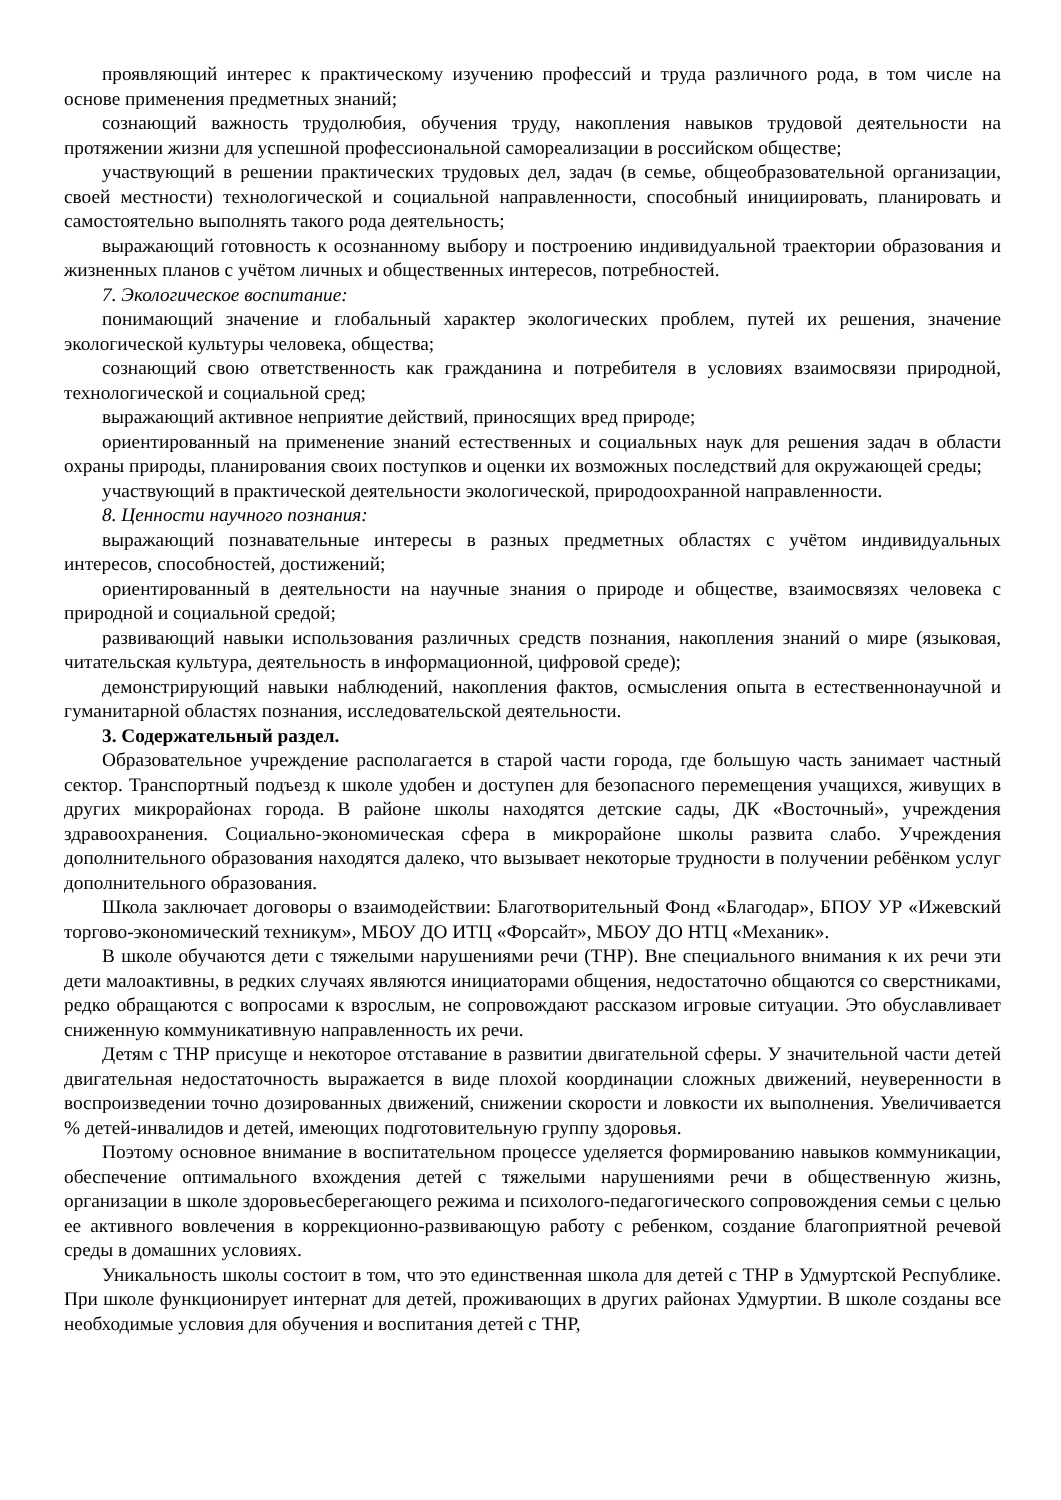проявляющий интерес к практическому изучению профессий и труда различного рода, в том числе на основе применения предметных знаний;
сознающий важность трудолюбия, обучения труду, накопления навыков трудовой деятельности на протяжении жизни для успешной профессиональной самореализации в российском обществе;
участвующий в решении практических трудовых дел, задач (в семье, общеобразовательной организации, своей местности) технологической и социальной направленности, способный инициировать, планировать и самостоятельно выполнять такого рода деятельность;
выражающий готовность к осознанному выбору и построению индивидуальной траектории образования и жизненных планов с учётом личных и общественных интересов, потребностей.
7. Экологическое воспитание:
понимающий значение и глобальный характер экологических проблем, путей их решения, значение экологической культуры человека, общества;
сознающий свою ответственность как гражданина и потребителя в условиях взаимосвязи природной, технологической и социальной сред;
выражающий активное неприятие действий, приносящих вред природе;
ориентированный на применение знаний естественных и социальных наук для решения задач в области охраны природы, планирования своих поступков и оценки их возможных последствий для окружающей среды;
участвующий в практической деятельности экологической, природоохранной направленности.
8. Ценности научного познания:
выражающий познавательные интересы в разных предметных областях с учётом индивидуальных интересов, способностей, достижений;
ориентированный в деятельности на научные знания о природе и обществе, взаимосвязях человека с природной и социальной средой;
развивающий навыки использования различных средств познания, накопления знаний о мире (языковая, читательская культура, деятельность в информационной, цифровой среде);
демонстрирующий навыки наблюдений, накопления фактов, осмысления опыта в естественнонаучной и гуманитарной областях познания, исследовательской деятельности.
3. Содержательный раздел.
Образовательное учреждение располагается в старой части города, где большую часть занимает частный сектор. Транспортный подъезд к школе удобен и доступен для безопасного перемещения учащихся, живущих в других микрорайонах города. В районе школы находятся детские сады, ДК «Восточный», учреждения здравоохранения. Социально-экономическая сфера в микрорайоне школы развита слабо. Учреждения дополнительного образования находятся далеко, что вызывает некоторые трудности в получении ребёнком услуг дополнительного образования.
Школа заключает договоры о взаимодействии: Благотворительный Фонд «Благодар», БПОУ УР «Ижевский торгово-экономический техникум», МБОУ ДО ИТЦ «Форсайт», МБОУ ДО НТЦ «Механик».
В школе обучаются дети с тяжелыми нарушениями речи (ТНР). Вне специального внимания к их речи эти дети малоактивны, в редких случаях являются инициаторами общения, недостаточно общаются со сверстниками, редко обращаются с вопросами к взрослым, не сопровождают рассказом игровые ситуации. Это обуславливает сниженную коммуникативную направленность их речи.
Детям с ТНР присуще и некоторое отставание в развитии двигательной сферы. У значительной части детей двигательная недостаточность выражается в виде плохой координации сложных движений, неуверенности в воспроизведении точно дозированных движений, снижении скорости и ловкости их выполнения. Увеличивается % детей-инвалидов и детей, имеющих подготовительную группу здоровья.
Поэтому основное внимание в воспитательном процессе уделяется формированию навыков коммуникации, обеспечение оптимального вхождения детей с тяжелыми нарушениями речи в общественную жизнь, организации в школе здоровьесберегающего режима и психолого-педагогического сопровождения семьи с целью ее активного вовлечения в коррекционно-развивающую работу с ребенком, создание благоприятной речевой среды в домашних условиях.
Уникальность школы состоит в том, что это единственная школа для детей с ТНР в Удмуртской Республике. При школе функционирует интернат для детей, проживающих в других районах Удмуртии. В школе созданы все необходимые условия для обучения и воспитания детей с ТНР,